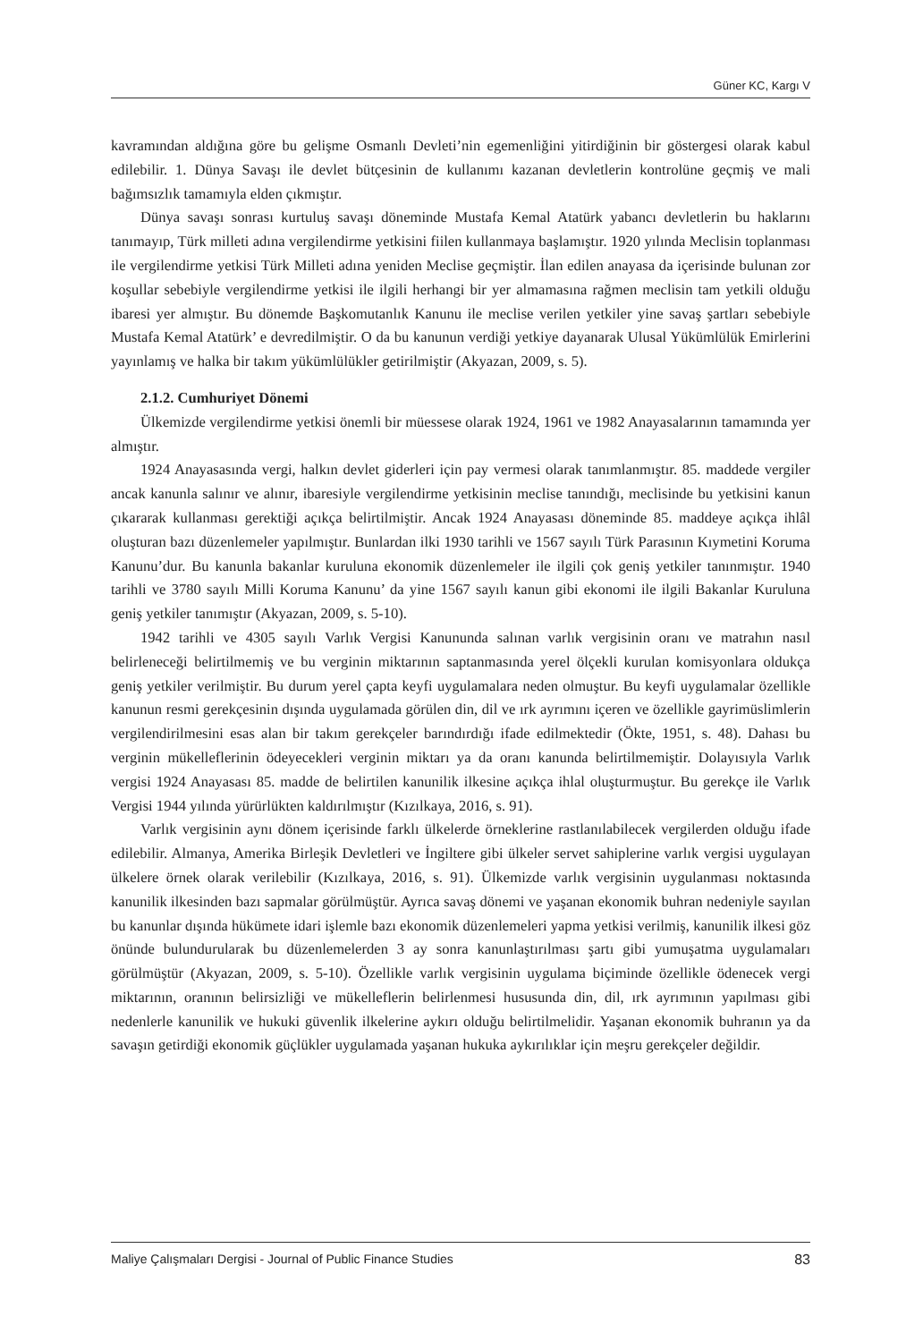Güner KC, Kargı V
kavramından aldığına göre bu gelişme Osmanlı Devleti’nin egemenliğini yitirdiğinin bir göstergesi olarak kabul edilebilir. 1. Dünya Savaşı ile devlet bütçesinin de kullanımı kazanan devletlerin kontrolüne geçmiş ve mali bağımsızlık tamamıyla elden çıkmıştır.
Dünya savaşı sonrası kurtuluş savaşı döneminde Mustafa Kemal Atatürk yabancı devletlerin bu haklarını tanımayıp, Türk milleti adına vergilendirme yetkisini fiilen kullanmaya başlamıştır. 1920 yılında Meclisin toplanması ile vergilendirme yetkisi Türk Milleti adına yeniden Meclise geçmiştir. İlan edilen anayasa da içerisinde bulunan zor koşullar sebebiyle vergilendirme yetkisi ile ilgili herhangi bir yer almamasına rağmen meclisin tam yetkili olduğu ibaresi yer almıştır. Bu dönemde Başkomutanlık Kanunu ile meclise verilen yetkiler yine savaş şartları sebebiyle Mustafa Kemal Atatürk’ e devredilmiştir. O da bu kanunun verdiği yetkiye dayanarak Ulusal Yükümlülük Emirlerini yayınlamış ve halka bir takım yükümlülükler getirilmiştir (Akyazan, 2009, s. 5).
2.1.2. Cumhuriyet Dönemi
Ülkemizde vergilendirme yetkisi önemli bir müessese olarak 1924, 1961 ve 1982 Anayasalarının tamamında yer almıştır.
1924 Anayasasında vergi, halkın devlet giderleri için pay vermesi olarak tanımlanmıştır. 85. maddede vergiler ancak kanunla salınır ve alınır, ibaresiyle vergilendirme yetkisinin meclise tanındığı, meclisinde bu yetkisini kanun çıkararak kullanması gerektiği açıkça belirtilmiştir. Ancak 1924 Anayasası döneminde 85. maddeye açıkça ihlâl oluşturan bazı düzenlemeler yapılmıştır. Bunlardan ilki 1930 tarihli ve 1567 sayılı Türk Parasının Kıymetini Koruma Kanunu’dur. Bu kanunla bakanlar kuruluna ekonomik düzenlemeler ile ilgili çok geniş yetkiler tanınmıştır. 1940 tarihli ve 3780 sayılı Milli Koruma Kanunu’ da yine 1567 sayılı kanun gibi ekonomi ile ilgili Bakanlar Kuruluna geniş yetkiler tanımıştır (Akyazan, 2009, s. 5-10).
1942 tarihli ve 4305 sayılı Varlık Vergisi Kanununda salınan varlık vergisinin oranı ve matrahın nasıl belirleneceği belirtilmemiş ve bu verginin miktarının saptanmasında yerel ölçekli kurulan komisyonlara oldukça geniş yetkiler verilmiştir. Bu durum yerel çapta keyfi uygulamalara neden olmuştur. Bu keyfi uygulamalar özellikle kanunun resmi gerekçesinin dışında uygulamada görülen din, dil ve ırk ayrımını içeren ve özellikle gayrimüslimlerin vergilendirilmesini esas alan bir takım gerekçeler barındırdığı ifade edilmektedir (Ökte, 1951, s. 48). Dahası bu verginin mükelleflerinin ödeyecekleri verginin miktarı ya da oranı kanunda belirtilmemiştir. Dolayısıyla Varlık vergisi 1924 Anayasası 85. madde de belirtilen kanunilik ilkesine açıkça ihlal oluşturmuştur. Bu gerekçe ile Varlık Vergisi 1944 yılında yürürlükten kaldırılmıştır (Kızılkaya, 2016, s. 91).
Varlık vergisinin aynı dönem içerisinde farklı ülkelerde örneklerine rastlanılabilecek vergilerden olduğu ifade edilebilir. Almanya, Amerika Birleşik Devletleri ve İngiltere gibi ülkeler servet sahiplerine varlık vergisi uygulayan ülkelere örnek olarak verilebilir (Kızılkaya, 2016, s. 91). Ülkemizde varlık vergisinin uygulanması noktasında kanunilik ilkesinden bazı sapmalar görülmüştür. Ayrıca savaş dönemi ve yaşanan ekonomik buhran nedeniyle sayılan bu kanunlar dışında hükümete idari işlemle bazı ekonomik düzenlemeleri yapma yetkisi verilmiş, kanunilik ilkesi göz önünde bulundurularak bu düzenlemelerden 3 ay sonra kanunlaştırılması şartı gibi yumuşatma uygulamaları görülmüştür (Akyazan, 2009, s. 5-10). Özellikle varlık vergisinin uygulama biçiminde özellikle ödenecek vergi miktarının, oranının belirsizliği ve mükelleflerin belirlenmesi hususunda din, dil, ırk ayrımının yapılması gibi nedenlerle kanunilik ve hukuki güvenlik ilkelerine aykırı olduğu belirtilmelidir. Yaşanan ekonomik buhranın ya da savaşın getirdiği ekonomik güçlükler uygulamada yaşanan hukuka aykırılıklar için meşru gerekçeler değildir.
Maliye Çalışmaları Dergisi - Journal of Public Finance Studies 83